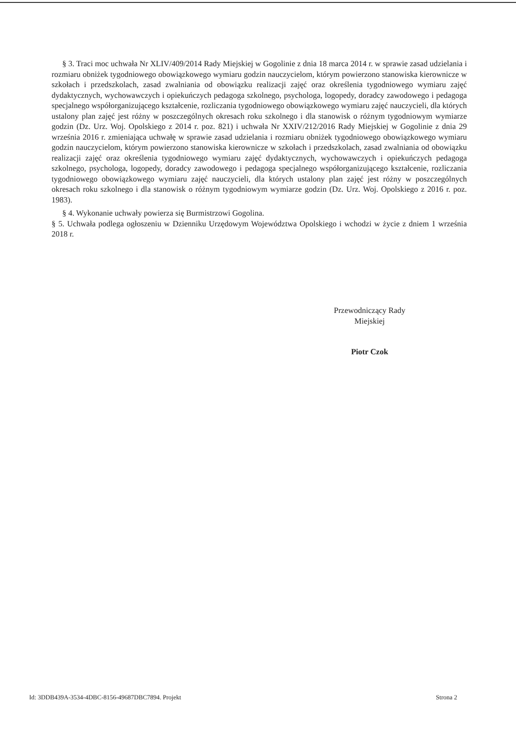§ 3. Traci moc uchwała Nr XLIV/409/2014 Rady Miejskiej w Gogolinie z dnia 18 marca 2014 r. w sprawie zasad udzielania i rozmiaru obniżek tygodniowego obowiązkowego wymiaru godzin nauczycielom, którym powierzono stanowiska kierownicze w szkołach i przedszkolach, zasad zwalniania od obowiązku realizacji zajęć oraz określenia tygodniowego wymiaru zajęć dydaktycznych, wychowawczych i opiekuńczych pedagoga szkolnego, psychologa, logopedy, doradcy zawodowego i pedagoga specjalnego współorganizującego kształcenie, rozliczania tygodniowego obowiązkowego wymiaru zajęć nauczycieli, dla których ustalony plan zajęć jest różny w poszczególnych okresach roku szkolnego i dla stanowisk o różnym tygodniowym wymiarze godzin (Dz. Urz. Woj. Opolskiego z 2014 r. poz. 821) i uchwała Nr XXIV/212/2016 Rady Miejskiej w Gogolinie z dnia 29 września 2016 r. zmieniająca uchwałę w sprawie zasad udzielania i rozmiaru obniżek tygodniowego obowiązkowego wymiaru godzin nauczycielom, którym powierzono stanowiska kierownicze w szkołach i przedszkolach, zasad zwalniania od obowiązku realizacji zajęć oraz określenia tygodniowego wymiaru zajęć dydaktycznych, wychowawczych i opiekuńczych pedagoga szkolnego, psychologa, logopedy, doradcy zawodowego i pedagoga specjalnego współorganizującego kształcenie, rozliczania tygodniowego obowiązkowego wymiaru zajęć nauczycieli, dla których ustalony plan zajęć jest różny w poszczególnych okresach roku szkolnego i dla stanowisk o różnym tygodniowym wymiarze godzin (Dz. Urz. Woj. Opolskiego z 2016 r. poz. 1983).
§ 4. Wykonanie uchwały powierza się Burmistrzowi Gogolina.
§ 5. Uchwała podlega ogłoszeniu w Dzienniku Urzędowym Województwa Opolskiego i wchodzi w życie z dniem 1 września 2018 r.
Przewodniczący Rady
Miejskiej
Piotr Czok
Id: 3DDB439A-3534-4DBC-8156-49687DBC7894. Projekt Strona 2